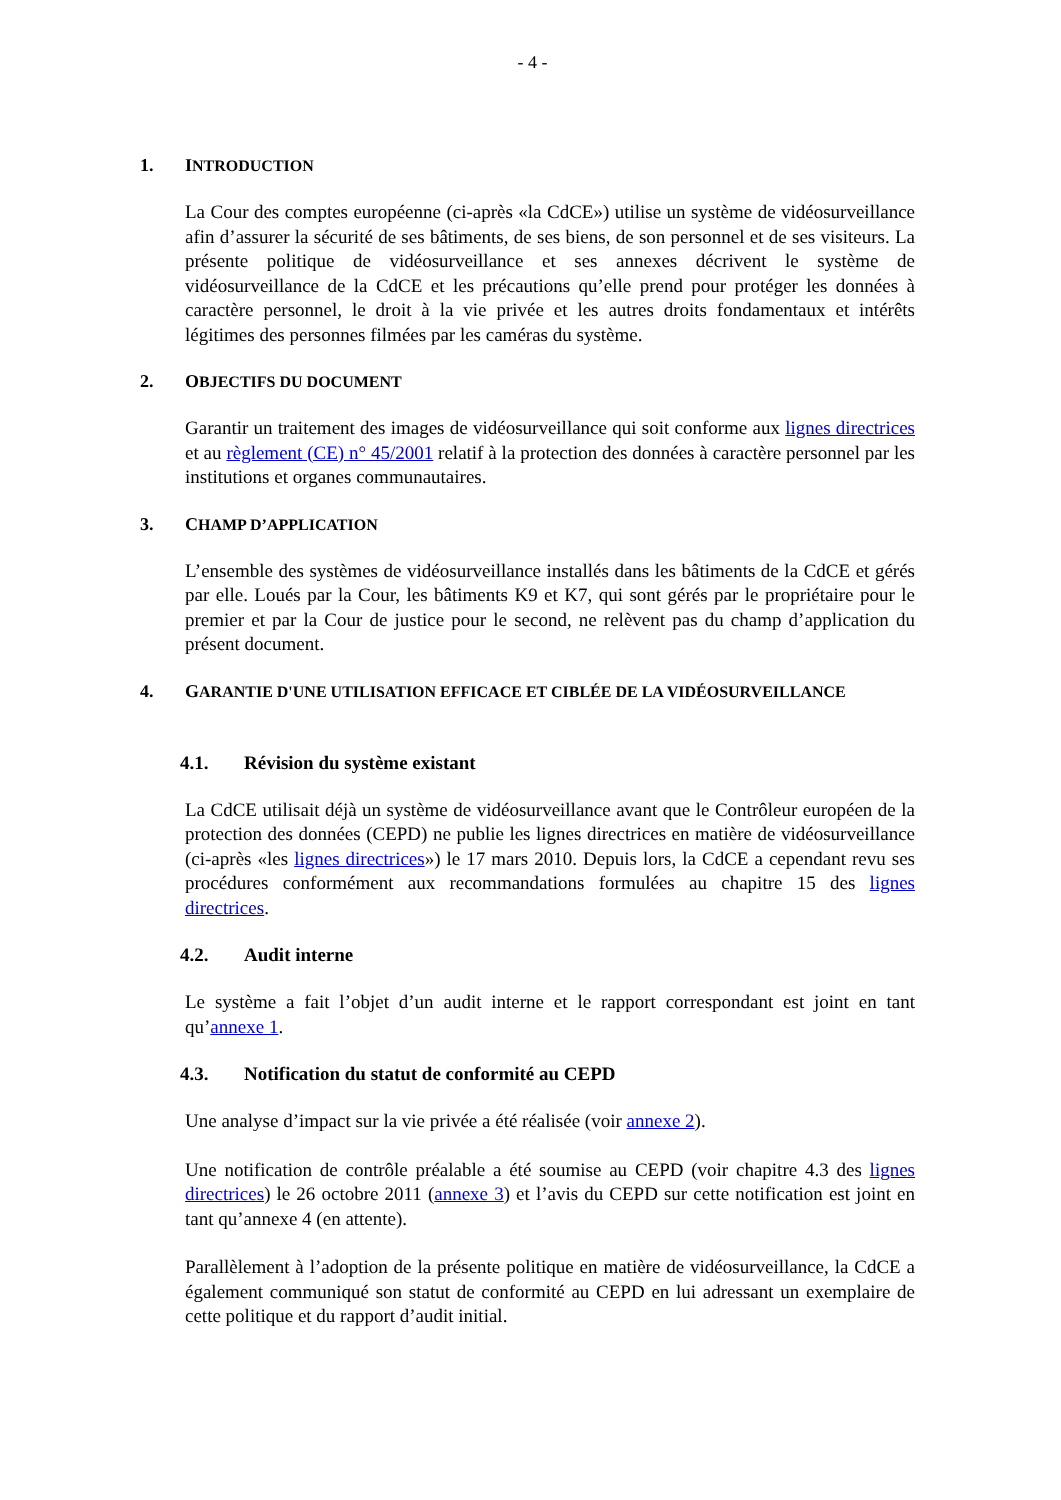- 4 -
1. INTRODUCTION
La Cour des comptes européenne (ci-après «la CdCE») utilise un système de vidéosurveillance afin d’assurer la sécurité de ses bâtiments, de ses biens, de son personnel et de ses visiteurs. La présente politique de vidéosurveillance et ses annexes décrivent le système de vidéosurveillance de la CdCE et les précautions qu’elle prend pour protéger les données à caractère personnel, le droit à la vie privée et les autres droits fondamentaux et intérêts légitimes des personnes filmées par les caméras du système.
2. OBJECTIFS DU DOCUMENT
Garantir un traitement des images de vidéosurveillance qui soit conforme aux lignes directrices et au règlement (CE) n° 45/2001 relatif à la protection des données à caractère personnel par les institutions et organes communautaires.
3. CHAMP D’APPLICATION
L’ensemble des systèmes de vidéosurveillance installés dans les bâtiments de la CdCE et gérés par elle. Loués par la Cour, les bâtiments K9 et K7, qui sont gérés par le propriétaire pour le premier et par la Cour de justice pour le second, ne relèvent pas du champ d’application du présent document.
4. GARANTIE D'UNE UTILISATION EFFICACE ET CIBLÉE DE LA VIDÉOSURVEILLANCE
4.1. Révision du système existant
La CdCE utilisait déjà un système de vidéosurveillance avant que le Contrôleur européen de la protection des données (CEPD) ne publie les lignes directrices en matière de vidéosurveillance (ci-après «les lignes directrices») le 17 mars 2010. Depuis lors, la CdCE a cependant revu ses procédures conformément aux recommandations formulées au chapitre 15 des lignes directrices.
4.2. Audit interne
Le système a fait l’objet d’un audit interne et le rapport correspondant est joint en tant qu’annexe 1.
4.3. Notification du statut de conformité au CEPD
Une analyse d’impact sur la vie privée a été réalisée (voir annexe 2).
Une notification de contrôle préalable a été soumise au CEPD (voir chapitre 4.3 des lignes directrices) le 26 octobre 2011 (annexe 3) et l’avis du CEPD sur cette notification est joint en tant qu’annexe 4 (en attente).
Parallèlement à l’adoption de la présente politique en matière de vidéosurveillance, la CdCE a également communiqué son statut de conformité au CEPD en lui adressant un exemplaire de cette politique et du rapport d’audit initial.